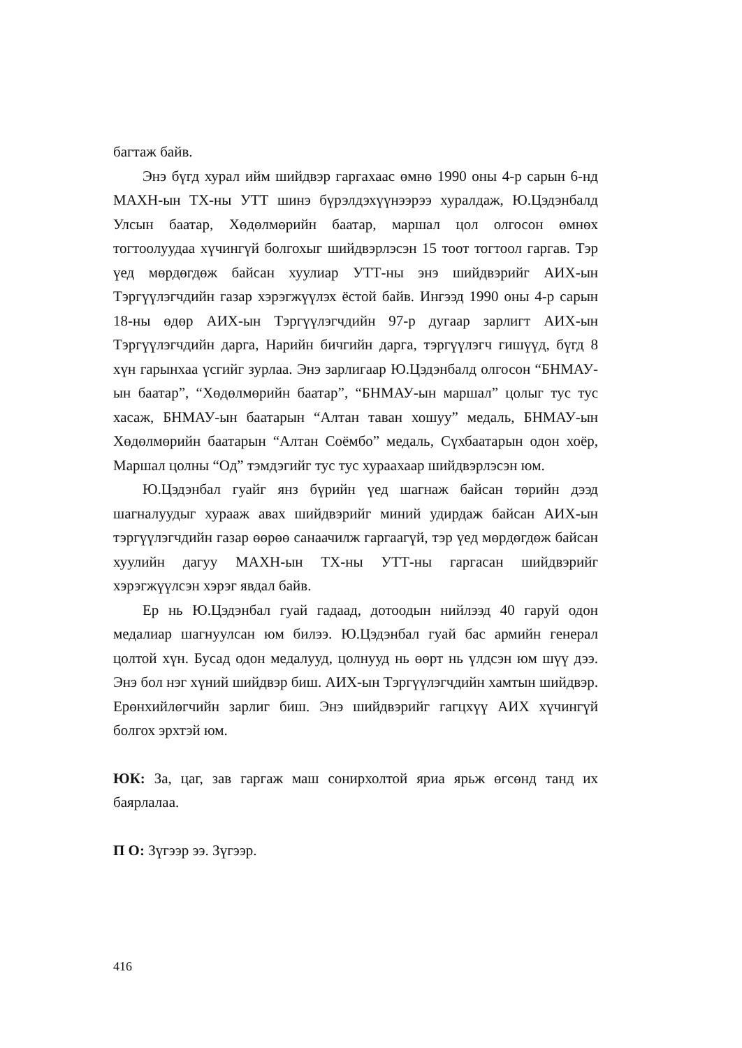багтаж байв.
Энэ бүгд хурал ийм шийдвэр гаргахаас өмнө 1990 оны 4-р сарын 6-нд МАХН-ын ТХ-ны УТТ шинэ бүрэлдэхүүнээрээ хуралдаж, Ю.Цэдэнбалд Улсын баатар, Хөдөлмөрийн баатар, маршал цол олгосон өмнөх тогтоолуудаа хүчингүй болгохыг шийдвэрлэсэн 15 тоот тогтоол гаргав. Тэр үед мөрдөгдөж байсан хуулиар УТТ-ны энэ шийдвэрийг АИХ-ын Тэргүүлэгчдийн газар хэрэгжүүлэх ёстой байв. Ингээд 1990 оны 4-р сарын 18-ны өдөр АИХ-ын Тэргүүлэгчдийн 97-р дугаар зарлигт АИХ-ын Тэргүүлэгчдийн дарга, Нарийн бичгийн дарга, тэргүүлэгч гишүүд, бүгд 8 хүн гарынхаа үсгийг зурлаа. Энэ зарлигаар Ю.Цэдэнбалд олгосон “БНМАУ-ын баатар”, “Хөдөлмөрийн баатар”, “БНМАУ-ын маршал” цолыг тус тус хасаж, БНМАУ-ын баатарын “Алтан таван хошуу” медаль, БНМАУ-ын Хөдөлмөрийн баатарын “Алтан Соёмбо” медаль, Сүхбаатарын одон хоёр, Маршал цолны “Од” тэмдэгийг тус тус хураахаар шийдвэрлэсэн юм.
Ю.Цэдэнбал гуайг янз бүрийн үед шагнаж байсан төрийн дээд шагналуудыг хурааж авах шийдвэрийг миний удирдаж байсан АИХ-ын тэргүүлэгчдийн газар өөрөө санаачилж гаргаагүй, тэр үед мөрдөгдөж байсан хуулийн дагуу МАХН-ын ТХ-ны УТТ-ны гаргасан шийдвэрийг хэрэгжүүлсэн хэрэг явдал байв.
Ер нь Ю.Цэдэнбал гуай гадаад, дотоодын нийлээд 40 гаруй одон медалиар шагнуулсан юм билээ. Ю.Цэдэнбал гуай бас армийн генерал цолтой хүн. Бусад одон медалууд, цолнууд нь өөрт нь үлдсэн юм шүү дээ. Энэ бол нэг хүний шийдвэр биш. АИХ-ын Тэргүүлэгчдийн хамтын шийдвэр. Ерөнхийлөгчийн зарлиг биш. Энэ шийдвэрийг гагцхүү АИХ хүчингүй болгох эрхтэй юм.
ЮК: За, цаг, зав гаргаж маш сонирхолтой яриа ярьж өгсөнд танд их баярлалаа.
П О: Зүгээр ээ. Зүгээр.
416